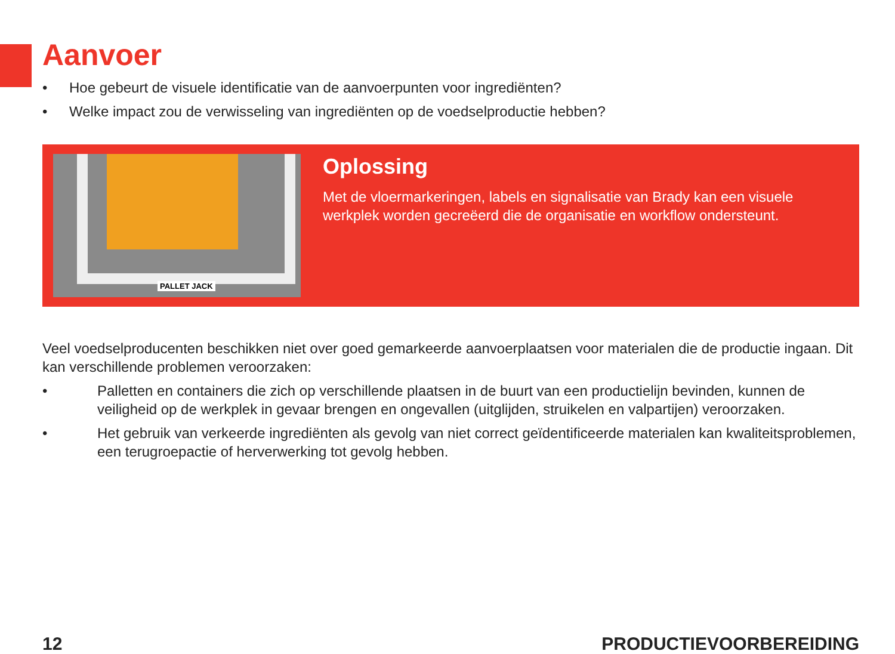Aanvoer
• Hoe gebeurt de visuele identificatie van de aanvoerpunten voor ingrediënten?
• Welke impact zou de verwisseling van ingrediënten op de voedselproductie hebben?
PALLET JACK
Oplossing
Met de vloermarkeringen, labels en signalisatie van Brady kan een visuele werkplek worden gecreëerd die de organisatie en workflow ondersteunt.
Veel voedselproducenten beschikken niet over goed gemarkeerde aanvoerplaatsen voor materialen die de productie ingaan. Dit kan verschillende problemen veroorzaken:
• Palletten en containers die zich op verschillende plaatsen in de buurt van een productielijn bevinden, kunnen de veiligheid op de werkplek in gevaar brengen en ongevallen (uitglijden, struikelen en valpartijen) veroorzaken.
• Het gebruik van verkeerde ingrediënten als gevolg van niet correct geïdentificeerde materialen kan kwaliteitsproblemen, een terugroepactie of herverwerking tot gevolg hebben.
12 PRODUCTIEVOORBEREIDING